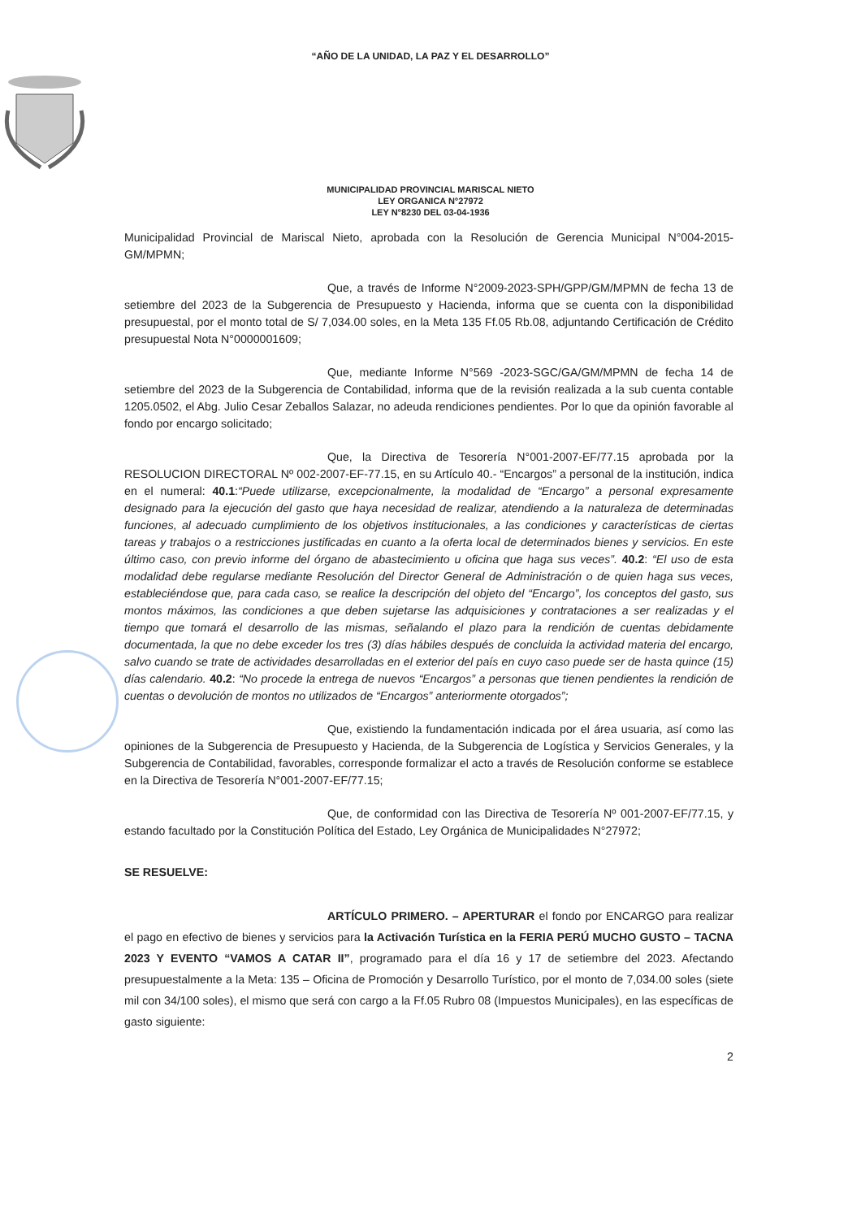“AÑO DE LA UNIDAD, LA PAZ Y EL DESARROLLO”
MUNICIPALIDAD PROVINCIAL MARISCAL NIETO
LEY ORGANICA N°27972
LEY N°8230 DEL 03-04-1936
Municipalidad Provincial de Mariscal Nieto, aprobada con la Resolución de Gerencia Municipal N°004-2015-GM/MPMN;
Que, a través de Informe N°2009-2023-SPH/GPP/GM/MPMN de fecha 13 de setiembre del 2023 de la Subgerencia de Presupuesto y Hacienda, informa que se cuenta con la disponibilidad presupuestal, por el monto total de S/ 7,034.00 soles, en la Meta 135 Ff.05 Rb.08, adjuntando Certificación de Crédito presupuestal Nota N°0000001609;
Que, mediante Informe N°569 -2023-SGC/GA/GM/MPMN de fecha 14 de setiembre del 2023 de la Subgerencia de Contabilidad, informa que de la revisión realizada a la sub cuenta contable 1205.0502, el Abg. Julio Cesar Zeballos Salazar, no adeuda rendiciones pendientes. Por lo que da opinión favorable al fondo por encargo solicitado;
Que, la Directiva de Tesorería N°001-2007-EF/77.15 aprobada por la RESOLUCION DIRECTORAL Nº 002-2007-EF-77.15, en su Artículo 40.- “Encargos” a personal de la institución, indica en el numeral: 40.1:“Puede utilizarse, excepcionalmente, la modalidad de “Encargo” a personal expresamente designado para la ejecución del gasto que haya necesidad de realizar, atendiendo a la naturaleza de determinadas funciones, al adecuado cumplimiento de los objetivos institucionales, a las condiciones y características de ciertas tareas y trabajos o a restricciones justificadas en cuanto a la oferta local de determinados bienes y servicios. En este último caso, con previo informe del órgano de abastecimiento u oficina que haga sus veces”. 40.2: “El uso de esta modalidad debe regularse mediante Resolución del Director General de Administración o de quien haga sus veces, estableciéndose que, para cada caso, se realice la descripción del objeto del “Encargo”, los conceptos del gasto, sus montos máximos, las condiciones a que deben sujetarse las adquisiciones y contrataciones a ser realizadas y el tiempo que tomará el desarrollo de las mismas, señalando el plazo para la rendición de cuentas debidamente documentada, la que no debe exceder los tres (3) días hábiles después de concluida la actividad materia del encargo, salvo cuando se trate de actividades desarrolladas en el exterior del país en cuyo caso puede ser de hasta quince (15) días calendario. 40.2: “No procede la entrega de nuevos “Encargos” a personas que tienen pendientes la rendición de cuentas o devolución de montos no utilizados de “Encargos” anteriormente otorgados”;
Que, existiendo la fundamentación indicada por el área usuaria, así como las opiniones de la Subgerencia de Presupuesto y Hacienda, de la Subgerencia de Logística y Servicios Generales, y la Subgerencia de Contabilidad, favorables, corresponde formalizar el acto a través de Resolución conforme se establece en la Directiva de Tesorería N°001-2007-EF/77.15;
Que, de conformidad con las Directiva de Tesorería Nº 001-2007-EF/77.15, y estando facultado por la Constitución Política del Estado, Ley Orgánica de Municipalidades N°27972;
SE RESUELVE:
ARTÍCULO PRIMERO. – APERTURAR el fondo por ENCARGO para realizar el pago en efectivo de bienes y servicios para la Activación Turística en la FERIA PERÚ MUCHO GUSTO – TACNA 2023 Y EVENTO “VAMOS A CATAR II”, programado para el día 16 y 17 de setiembre del 2023. Afectando presupuestalmente a la Meta: 135 – Oficina de Promoción y Desarrollo Turístico, por el monto de 7,034.00 soles (siete mil con 34/100 soles), el mismo que será con cargo a la Ff.05 Rubro 08 (Impuestos Municipales), en las específicas de gasto siguiente:
2